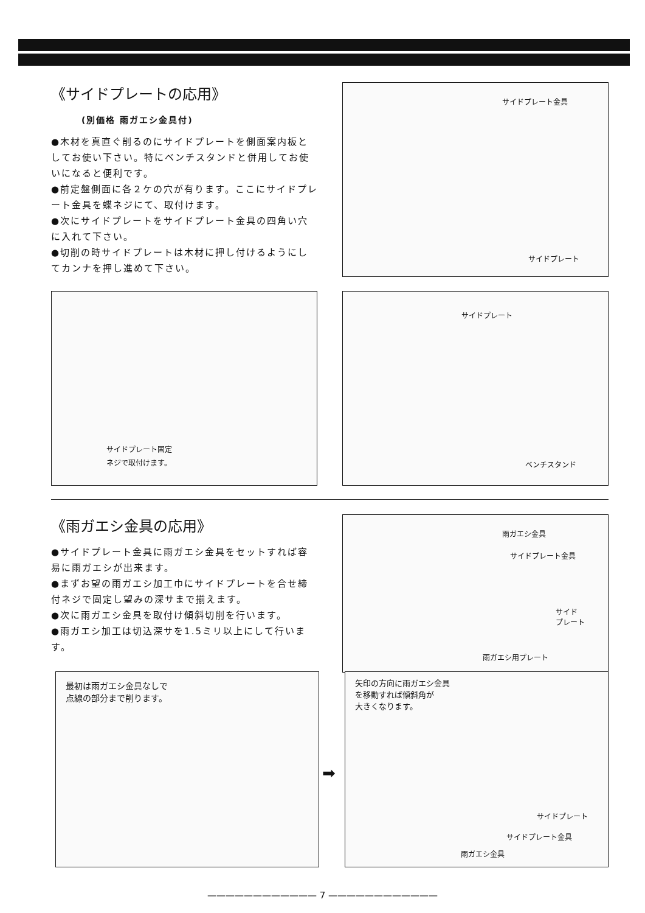《サイドプレートの応用》
(別価格 雨ガエシ金具付)
●木材を真直ぐ削るのにサイドプレートを側面案内板としてお使い下さい。特にベンチスタンドと併用してお使いになると便利です。
●前定盤側面に各２ケの穴が有ります。ここにサイドプレート金具を蝶ネジにて、取付けます。
●次にサイドプレートをサイドプレート金具の四角い穴に入れて下さい。
●切削の時サイドプレートは木材に押し付けるようにしてカンナを押し進めて下さい。
サイドプレート金具
サイドプレート
サイドプレート固定
ネジで取付けます。
サイドプレート
ベンチスタンド
《雨ガエシ金具の応用》
●サイドプレート金具に雨ガエシ金具をセットすれば容易に雨ガエシが出来ます。
●まずお望の雨ガエシ加工巾にサイドプレートを合せ締付ネジで固定し望みの深サまで揃えます。
●次に雨ガエシ金具を取付け傾斜切削を行います。
●雨ガエシ加工は切込深サを1.5ミリ以上にして行います。
雨ガエシ金具
サイドプレート金具
サイド
プレート
雨ガエシ用プレート
最初は雨ガエシ金具なしで
点線の部分まで削ります。
➡
矢印の方向に雨ガエシ金具
を移動すれば傾斜角が
大きくなります。
サイドプレート
サイドプレート金具
雨ガエシ金具
———————————— 7 ————————————